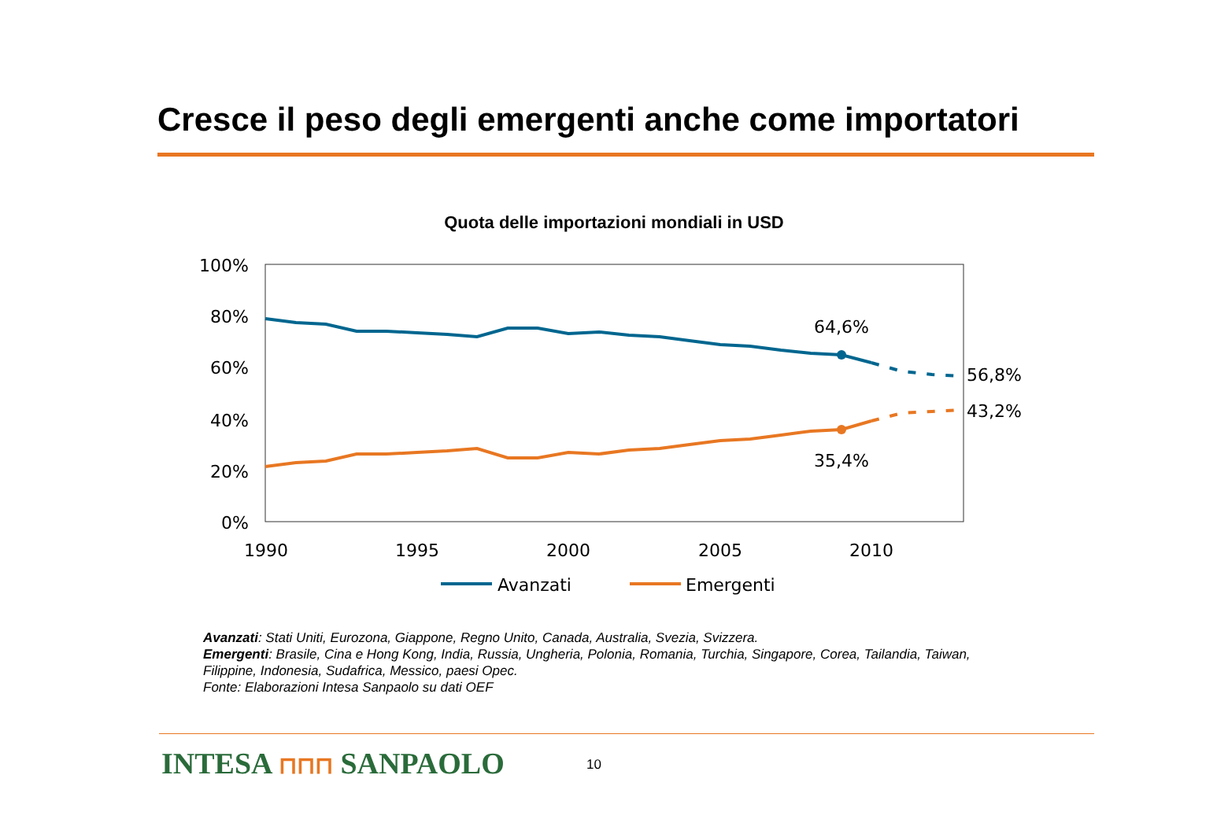Cresce il peso degli emergenti anche come importatori
Quota delle importazioni mondiali in USD
100%
80%
60%
40%
20%
0%
1990
1995
2000
2005
2010
64,6%
35,4%
56,8%
43,2%
Avanzati
Emergenti
Avanzati: Stati Uniti, Eurozona, Giappone, Regno Unito, Canada, Australia, Svezia, Svizzera.
Emergenti: Brasile, Cina e Hong Kong, India, Russia, Ungheria, Polonia, Romania, Turchia, Singapore, Corea, Tailandia, Taiwan, Filippine, Indonesia, Sudafrica, Messico, paesi Opec.
Fonte: Elaborazioni Intesa Sanpaolo su dati OEF
INTESA ⊓⊓⊓ SANPAOLO 10